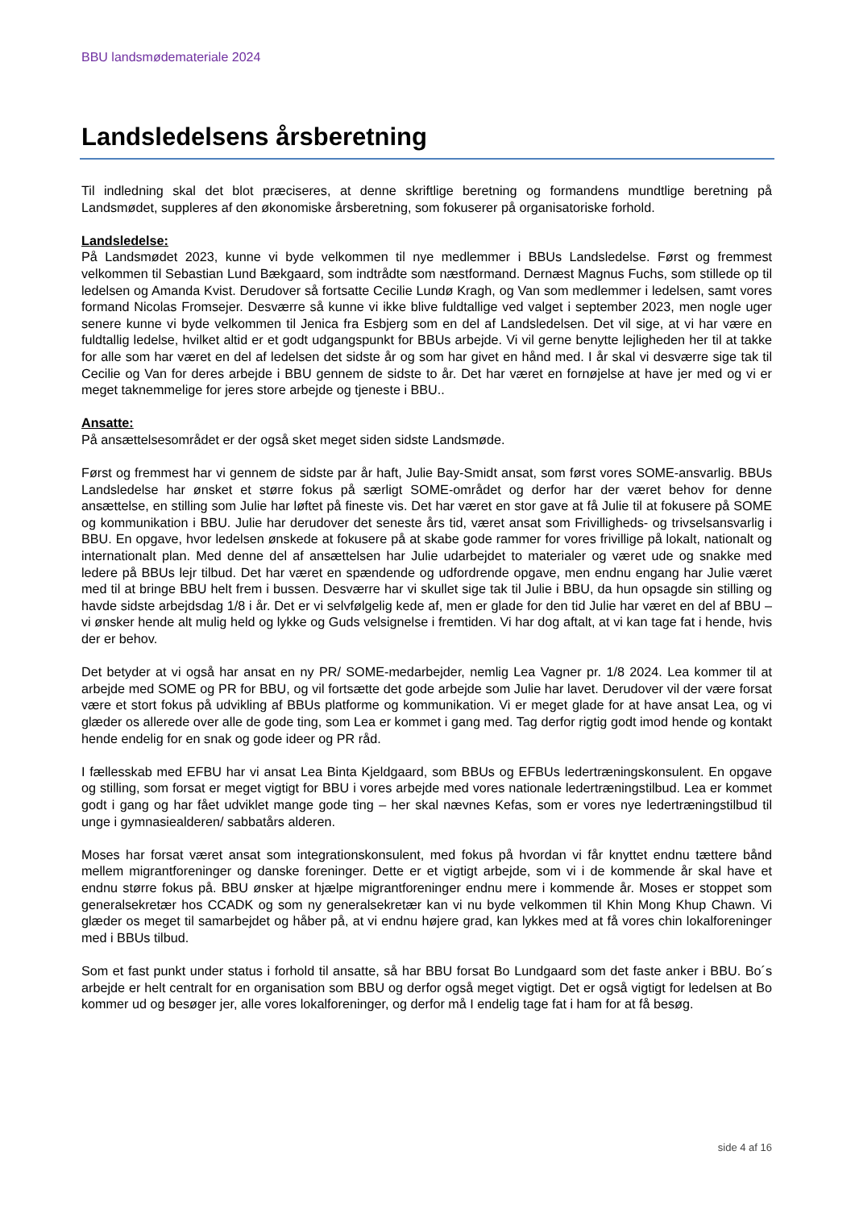BBU landsmødemateriale 2024
Landsledelsens årsberetning
Til indledning skal det blot præciseres, at denne skriftlige beretning og formandens mundtlige beretning på Landsmødet, suppleres af den økonomiske årsberetning, som fokuserer på organisatoriske forhold.
Landsledelse:
På Landsmødet 2023, kunne vi byde velkommen til nye medlemmer i BBUs Landsledelse. Først og fremmest velkommen til Sebastian Lund Bækgaard, som indtrådte som næstformand. Dernæst Magnus Fuchs, som stillede op til ledelsen og Amanda Kvist. Derudover så fortsatte Cecilie Lundø Kragh, og Van som medlemmer i ledelsen, samt vores formand Nicolas Fromsejer. Desværre så kunne vi ikke blive fuldtallige ved valget i september 2023, men nogle uger senere kunne vi byde velkommen til Jenica fra Esbjerg som en del af Landsledelsen. Det vil sige, at vi har være en fuldtallig ledelse, hvilket altid er et godt udgangspunkt for BBUs arbejde. Vi vil gerne benytte lejligheden her til at takke for alle som har været en del af ledelsen det sidste år og som har givet en hånd med. I år skal vi desværre sige tak til Cecilie og Van for deres arbejde i BBU gennem de sidste to år. Det har været en fornøjelse at have jer med og vi er meget taknemmelige for jeres store arbejde og tjeneste i BBU..
Ansatte:
På ansættelsesområdet er der også sket meget siden sidste Landsmøde.
Først og fremmest har vi gennem de sidste par år haft, Julie Bay-Smidt ansat, som først vores SOME-ansvarlig. BBUs Landsledelse har ønsket et større fokus på særligt SOME-området og derfor har der været behov for denne ansættelse, en stilling som Julie har løftet på fineste vis. Det har været en stor gave at få Julie til at fokusere på SOME og kommunikation i BBU. Julie har derudover det seneste års tid, været ansat som Frivilligheds- og trivselsansvarlig i BBU. En opgave, hvor ledelsen ønskede at fokusere på at skabe gode rammer for vores frivillige på lokalt, nationalt og internationalt plan. Med denne del af ansættelsen har Julie udarbejdet to materialer og været ude og snakke med ledere på BBUs lejr tilbud. Det har været en spændende og udfordrende opgave, men endnu engang har Julie været med til at bringe BBU helt frem i bussen. Desværre har vi skullet sige tak til Julie i BBU, da hun opsagde sin stilling og havde sidste arbejdsdag 1/8 i år. Det er vi selvfølgelig kede af, men er glade for den tid Julie har været en del af BBU – vi ønsker hende alt mulig held og lykke og Guds velsignelse i fremtiden. Vi har dog aftalt, at vi kan tage fat i hende, hvis der er behov.
Det betyder at vi også har ansat en ny PR/ SOME-medarbejder, nemlig Lea Vagner pr. 1/8 2024. Lea kommer til at arbejde med SOME og PR for BBU, og vil fortsætte det gode arbejde som Julie har lavet. Derudover vil der være forsat være et stort fokus på udvikling af BBUs platforme og kommunikation. Vi er meget glade for at have ansat Lea, og vi glæder os allerede over alle de gode ting, som Lea er kommet i gang med. Tag derfor rigtig godt imod hende og kontakt hende endelig for en snak og gode ideer og PR råd.
I fællesskab med EFBU har vi ansat Lea Binta Kjeldgaard, som BBUs og EFBUs ledertræningskonsulent. En opgave og stilling, som forsat er meget vigtigt for BBU i vores arbejde med vores nationale ledertræningstilbud. Lea er kommet godt i gang og har fået udviklet mange gode ting – her skal nævnes Kefas, som er vores nye ledertræningstilbud til unge i gymnasiealderen/ sabbatårs alderen.
Moses har forsat været ansat som integrationskonsulent, med fokus på hvordan vi får knyttet endnu tættere bånd mellem migrantforeninger og danske foreninger. Dette er et vigtigt arbejde, som vi i de kommende år skal have et endnu større fokus på. BBU ønsker at hjælpe migrantforeninger endnu mere i kommende år. Moses er stoppet som generalsekretær hos CCADK og som ny generalsekretær kan vi nu byde velkommen til Khin Mong Khup Chawn. Vi glæder os meget til samarbejdet og håber på, at vi endnu højere grad, kan lykkes med at få vores chin lokalforeninger med i BBUs tilbud.
Som et fast punkt under status i forhold til ansatte, så har BBU forsat Bo Lundgaard som det faste anker i BBU. Bo´s arbejde er helt centralt for en organisation som BBU og derfor også meget vigtigt. Det er også vigtigt for ledelsen at Bo kommer ud og besøger jer, alle vores lokalforeninger, og derfor må I endelig tage fat i ham for at få besøg.
side 4 af 16